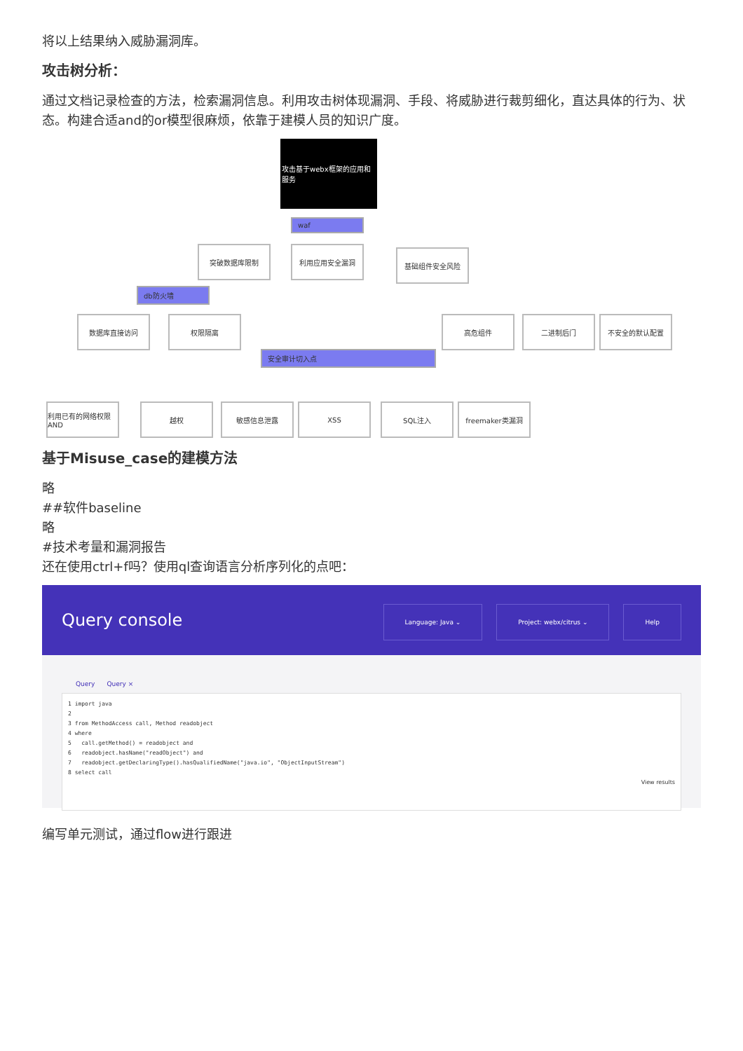将以上结果纳入威胁漏洞库。
攻击树分析：
通过文档记录检查的方法，检索漏洞信息。利用攻击树体现漏洞、手段、将威胁进行裁剪细化，直达具体的行为、状态。构建合适and的or模型很麻烦，依靠于建模人员的知识广度。
攻击基于webx框架的应用和服务
waf
突破数据库限制 利用应用安全漏洞 基础组件安全风险
db防火墙
数据库直接访问 权限隔离 高危组件 二进制后门 不安全的默认配置
安全审计切入点
利用已有的网络权限 AND
越权 敏感信息泄露 XSS SQL注入 freemaker类漏洞
基于Misuse_case的建模方法
略
##软件baseline
略
#技术考量和漏洞报告
还在使用ctrl+f吗？使用ql查询语言分析序列化的点吧：
Query console Language: Java ⌄ Project: webx/citrus ⌄ Help
Query Query ×
1 import java
2
3 from MethodAccess call, Method readobject
4 where
5 call.getMethod() = readobject and
6 readobject.hasName("readObject") and
7 readobject.getDeclaringType().hasQualifiedName("java.io", "ObjectInputStream")
8 select call
View results
编写单元测试，通过flow进行跟进